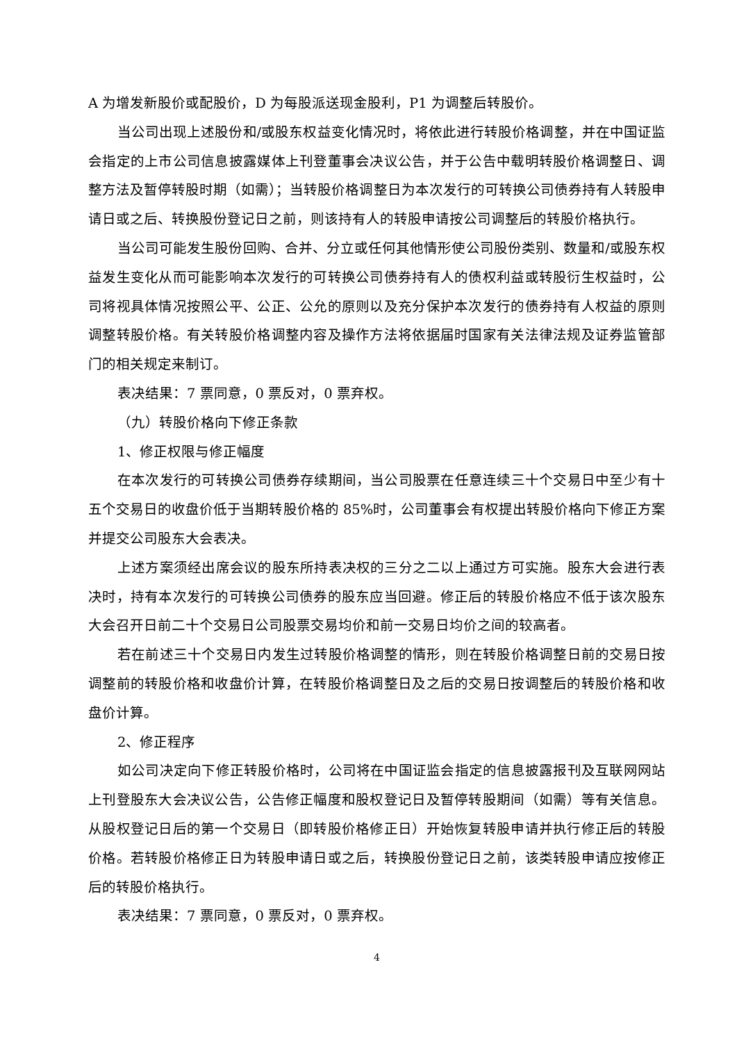A 为增发新股价或配股价，D 为每股派送现金股利，P1 为调整后转股价。
当公司出现上述股份和/或股东权益变化情况时，将依此进行转股价格调整，并在中国证监会指定的上市公司信息披露媒体上刊登董事会决议公告，并于公告中载明转股价格调整日、调整方法及暂停转股时期（如需）；当转股价格调整日为本次发行的可转换公司债券持有人转股申请日或之后、转换股份登记日之前，则该持有人的转股申请按公司调整后的转股价格执行。
当公司可能发生股份回购、合并、分立或任何其他情形使公司股份类别、数量和/或股东权益发生变化从而可能影响本次发行的可转换公司债券持有人的债权利益或转股衍生权益时，公司将视具体情况按照公平、公正、公允的原则以及充分保护本次发行的债券持有人权益的原则调整转股价格。有关转股价格调整内容及操作方法将依据届时国家有关法律法规及证券监管部门的相关规定来制订。
表决结果：7 票同意，0 票反对，0 票弃权。
（九）转股价格向下修正条款
1、修正权限与修正幅度
在本次发行的可转换公司债券存续期间，当公司股票在任意连续三十个交易日中至少有十五个交易日的收盘价低于当期转股价格的 85%时，公司董事会有权提出转股价格向下修正方案并提交公司股东大会表决。
上述方案须经出席会议的股东所持表决权的三分之二以上通过方可实施。股东大会进行表决时，持有本次发行的可转换公司债券的股东应当回避。修正后的转股价格应不低于该次股东大会召开日前二十个交易日公司股票交易均价和前一交易日均价之间的较高者。
若在前述三十个交易日内发生过转股价格调整的情形，则在转股价格调整日前的交易日按调整前的转股价格和收盘价计算，在转股价格调整日及之后的交易日按调整后的转股价格和收盘价计算。
2、修正程序
如公司决定向下修正转股价格时，公司将在中国证监会指定的信息披露报刊及互联网网站上刊登股东大会决议公告，公告修正幅度和股权登记日及暂停转股期间（如需）等有关信息。从股权登记日后的第一个交易日（即转股价格修正日）开始恢复转股申请并执行修正后的转股价格。若转股价格修正日为转股申请日或之后，转换股份登记日之前，该类转股申请应按修正后的转股价格执行。
表决结果：7 票同意，0 票反对，0 票弃权。
4